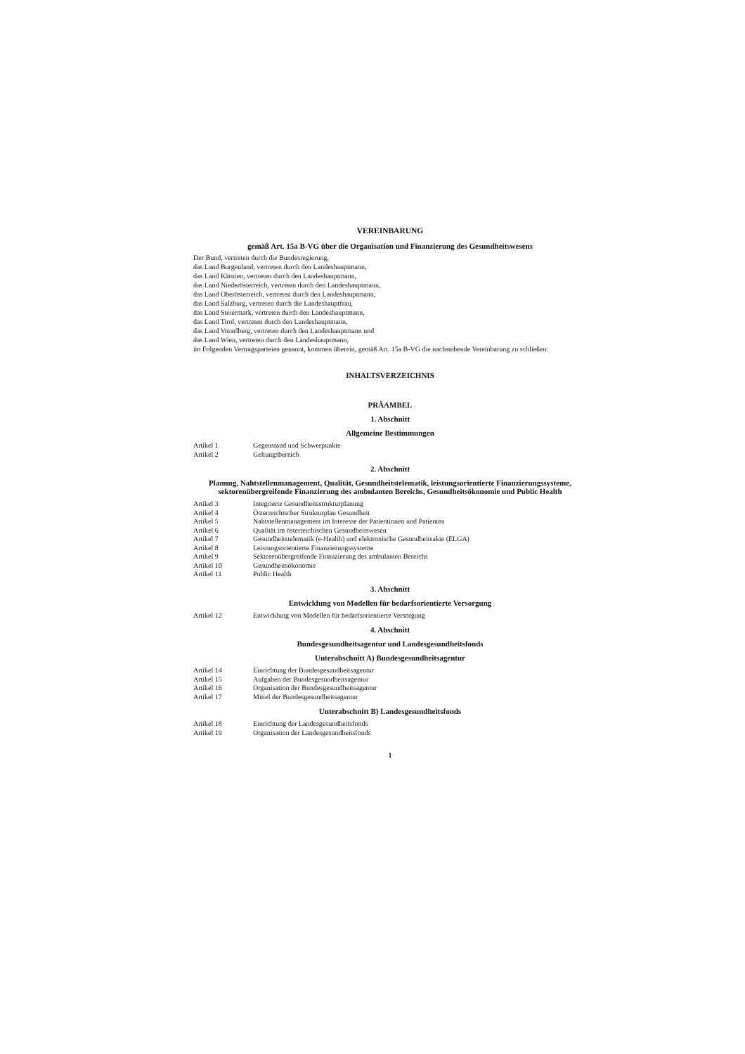VEREINBARUNG
gemäß Art. 15a B-VG über die Organisation und Finanzierung des Gesundheitswesens
Der Bund, vertreten durch die Bundesregierung,
das Land Burgenland, vertreten durch den Landeshauptmann,
das Land Kärnten, vertreten durch den Landeshauptmann,
das Land Niederösterreich, vertreten durch den Landeshauptmann,
das Land Oberösterreich, vertreten durch den Landeshauptmann,
das Land Salzburg, vertreten durch die Landeshauptfrau,
das Land Steiermark, vertreten durch den Landeshauptmann,
das Land Tirol, vertreten durch den Landeshauptmann,
das Land Vorarlberg, vertreten durch den Landeshauptmann und
das Land Wien, vertreten durch den Landeshauptmann,
im Folgenden Vertragsparteien genannt, kommen überein, gemäß Art. 15a B-VG die nachstehende Vereinbarung zu schließen:
INHALTSVERZEICHNIS
PRÄAMBEL
1. Abschnitt
Allgemeine Bestimmungen
| Artikel 1 | Gegenstand und Schwerpunkte |
| Artikel 2 | Geltungsbereich |
2. Abschnitt
Planung, Nahtstellenmanagement, Qualität, Gesundheitstelematik, leistungsorientierte Finanzierungssysteme, sektorenübergreifende Finanzierung des ambulanten Bereichs, Gesundheitsökonomie und Public Health
| Artikel 3 | Integrierte Gesundheitsstrukturplanung |
| Artikel 4 | Österreichischer Strukturplan Gesundheit |
| Artikel 5 | Nahtstellenmanagement im Interesse der Patientinnen und Patienten |
| Artikel 6 | Qualität im österreichischen Gesundheitswesen |
| Artikel 7 | Gesundheitstelematik (e-Health) und elektronische Gesundheitsakte (ELGA) |
| Artikel 8 | Leistungsorientierte Finanzierungssysteme |
| Artikel 9 | Sektorenübergreifende Finanzierung des ambulanten Bereichs |
| Artikel 10 | Gesundheitsökonomie |
| Artikel 11 | Public Health |
3. Abschnitt
Entwicklung von Modellen für bedarfsorientierte Versorgung
| Artikel 12 | Entwicklung von Modellen für bedarfsorientierte Versorgung |
4. Abschnitt
Bundesgesundheitsagentur und Landesgesundheitsfonds
Unterabschnitt A) Bundesgesundheitsagentur
| Artikel 14 | Einrichtung der Bundesgesundheitsagentur |
| Artikel 15 | Aufgaben der Bundesgesundheitsagentur |
| Artikel 16 | Organisation der Bundesgesundheitsagentur |
| Artikel 17 | Mittel der Bundesgesundheitsagentur |
Unterabschnitt B) Landesgesundheitsfonds
| Artikel 18 | Einrichtung der Landesgesundheitsfonds |
| Artikel 19 | Organisation der Landesgesundheitsfonds |
1